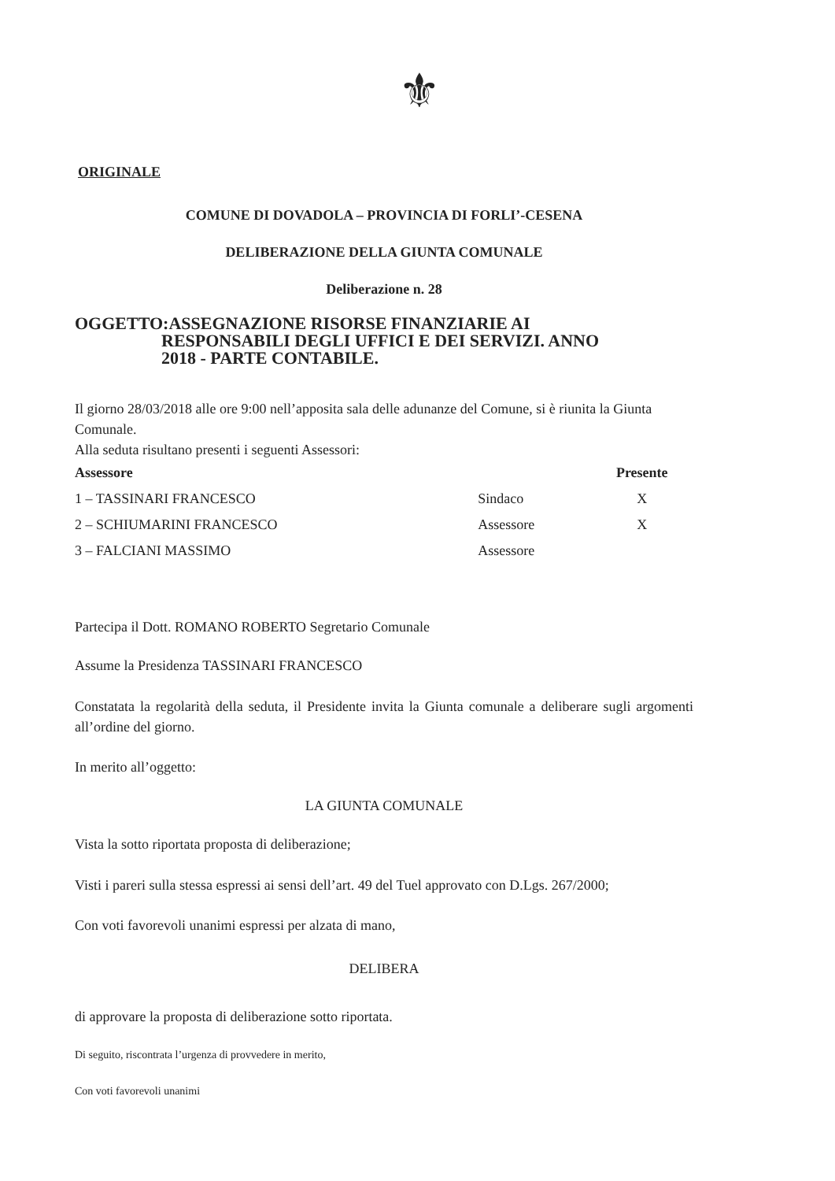⚜
ORIGINALE
COMUNE DI DOVADOLA – PROVINCIA DI FORLI’-CESENA
DELIBERAZIONE DELLA GIUNTA COMUNALE
Deliberazione n. 28
OGGETTO:ASSEGNAZIONE RISORSE FINANZIARIE AI
RESPONSABILI DEGLI UFFICI E DEI SERVIZI. ANNO
2018 - PARTE CONTABILE.
Il giorno 28/03/2018 alle ore 9:00 nell’apposita sala delle adunanze del Comune, si è riunita la Giunta Comunale.
Alla seduta risultano presenti i seguenti Assessori:
| Assessore | | Presente |
| --- | --- | --- |
| 1 – TASSINARI FRANCESCO | Sindaco | X |
| 2 – SCHIUMARINI FRANCESCO | Assessore | X |
| 3 – FALCIANI MASSIMO | Assessore | |
Partecipa il Dott. ROMANO ROBERTO Segretario Comunale
Assume la Presidenza TASSINARI FRANCESCO
Constatata la regolarità della seduta, il Presidente invita la Giunta comunale a deliberare sugli argomenti all’ordine del giorno.
In merito all’oggetto:
LA GIUNTA COMUNALE
Vista la sotto riportata proposta di deliberazione;
Visti i pareri sulla stessa espressi ai sensi dell’art. 49 del Tuel approvato con D.Lgs. 267/2000;
Con voti favorevoli unanimi espressi per alzata di mano,
DELIBERA
di approvare la proposta di deliberazione sotto riportata.
Di seguito, riscontrata l’urgenza di provvedere in merito,
Con voti favorevoli unanimi